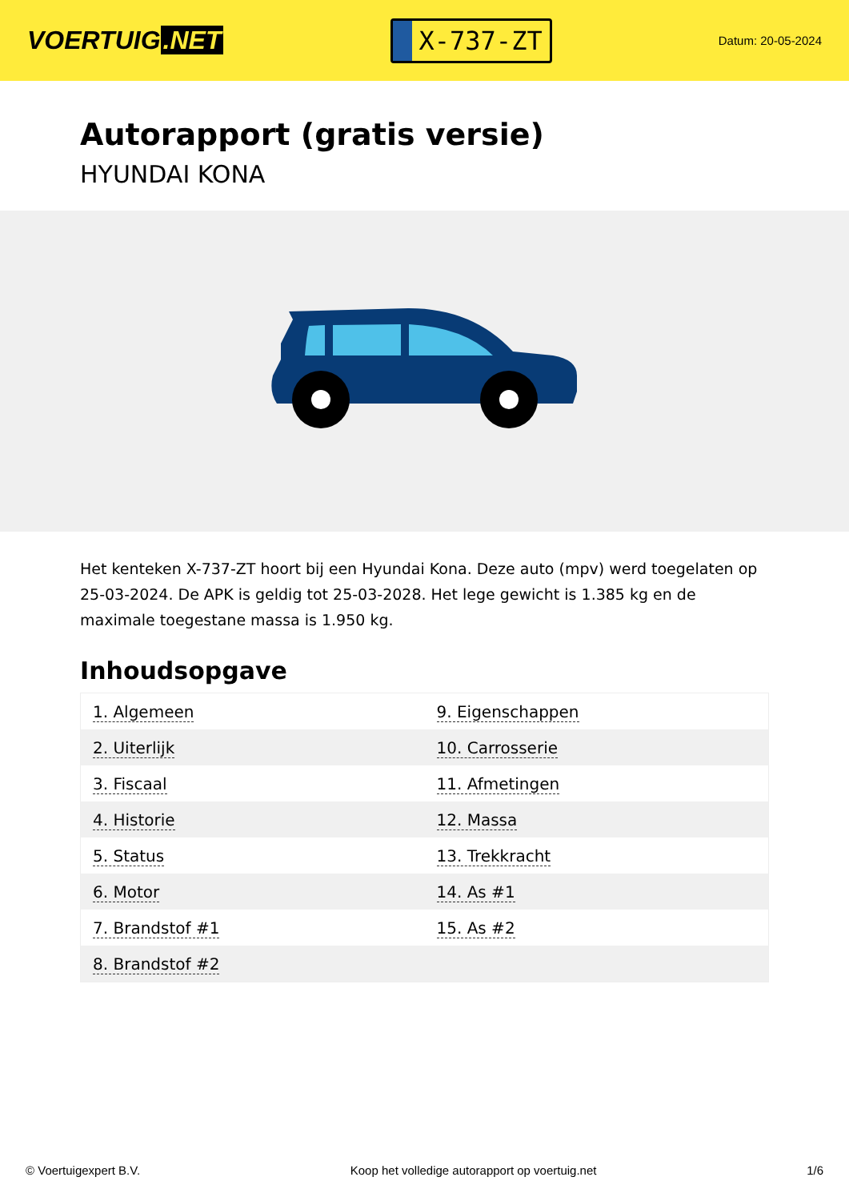VOERTUIG.NET
X-737-ZT
Datum: 20-05-2024
Autorapport (gratis versie)
HYUNDAI KONA
Het kenteken X-737-ZT hoort bij een Hyundai Kona. Deze auto (mpv) werd toegelaten op 25-03-2024. De APK is geldig tot 25-03-2028. Het lege gewicht is 1.385 kg en de maximale toegestane massa is 1.950 kg.
Inhoudsopgave
| 1. Algemeen | 9. Eigenschappen |
| 2. Uiterlijk | 10. Carrosserie |
| 3. Fiscaal | 11. Afmetingen |
| 4. Historie | 12. Massa |
| 5. Status | 13. Trekkracht |
| 6. Motor | 14. As #1 |
| 7. Brandstof #1 | 15. As #2 |
| 8. Brandstof #2 | |
© Voertuigexpert B.V. Koop het volledige autorapport op voertuig.net 1/6